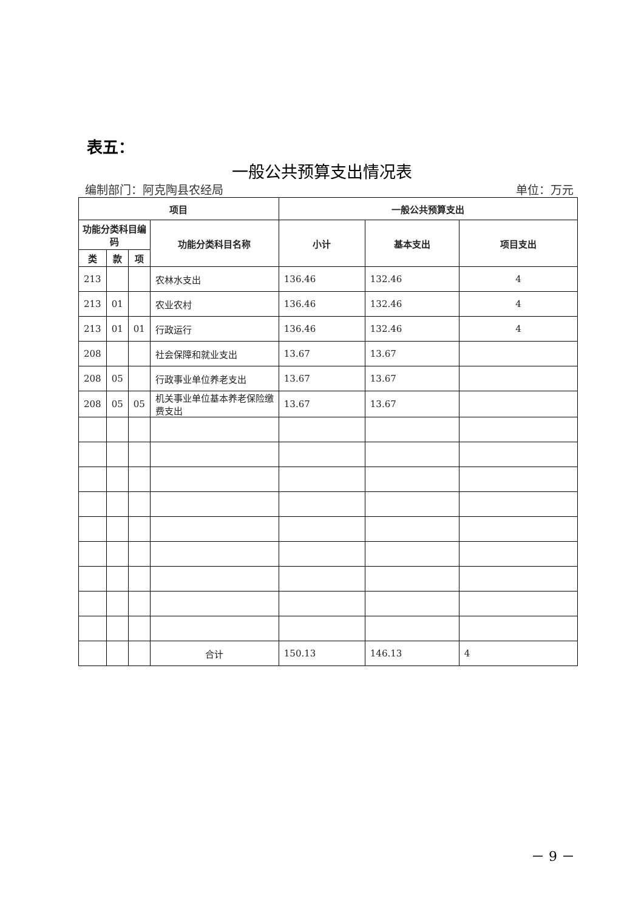表五：
一般公共预算支出情况表
编制部门：阿克陶县农经局 单位：万元
| 项目 | | | | 一般公共预算支出 | | |
| --- | --- | --- | --- | --- | --- | --- |
| 功能分类科目编码 | | | 功能分类科目名称 | 小计 | 基本支出 | 项目支出 |
| 类 | 款 | 项 | | | | |
| 213 | | | 农林水支出 | 136.46 | 132.46 | 4 |
| 213 | 01 | | 农业农村 | 136.46 | 132.46 | 4 |
| 213 | 01 | 01 | 行政运行 | 136.46 | 132.46 | 4 |
| 208 | | | 社会保障和就业支出 | 13.67 | 13.67 | |
| 208 | 05 | | 行政事业单位养老支出 | 13.67 | 13.67 | |
| 208 | 05 | 05 | 机关事业单位基本养老保险缴费支出 | 13.67 | 13.67 | |
| | | | 合计 | 150.13 | 146.13 | 4 |
－ 9 －